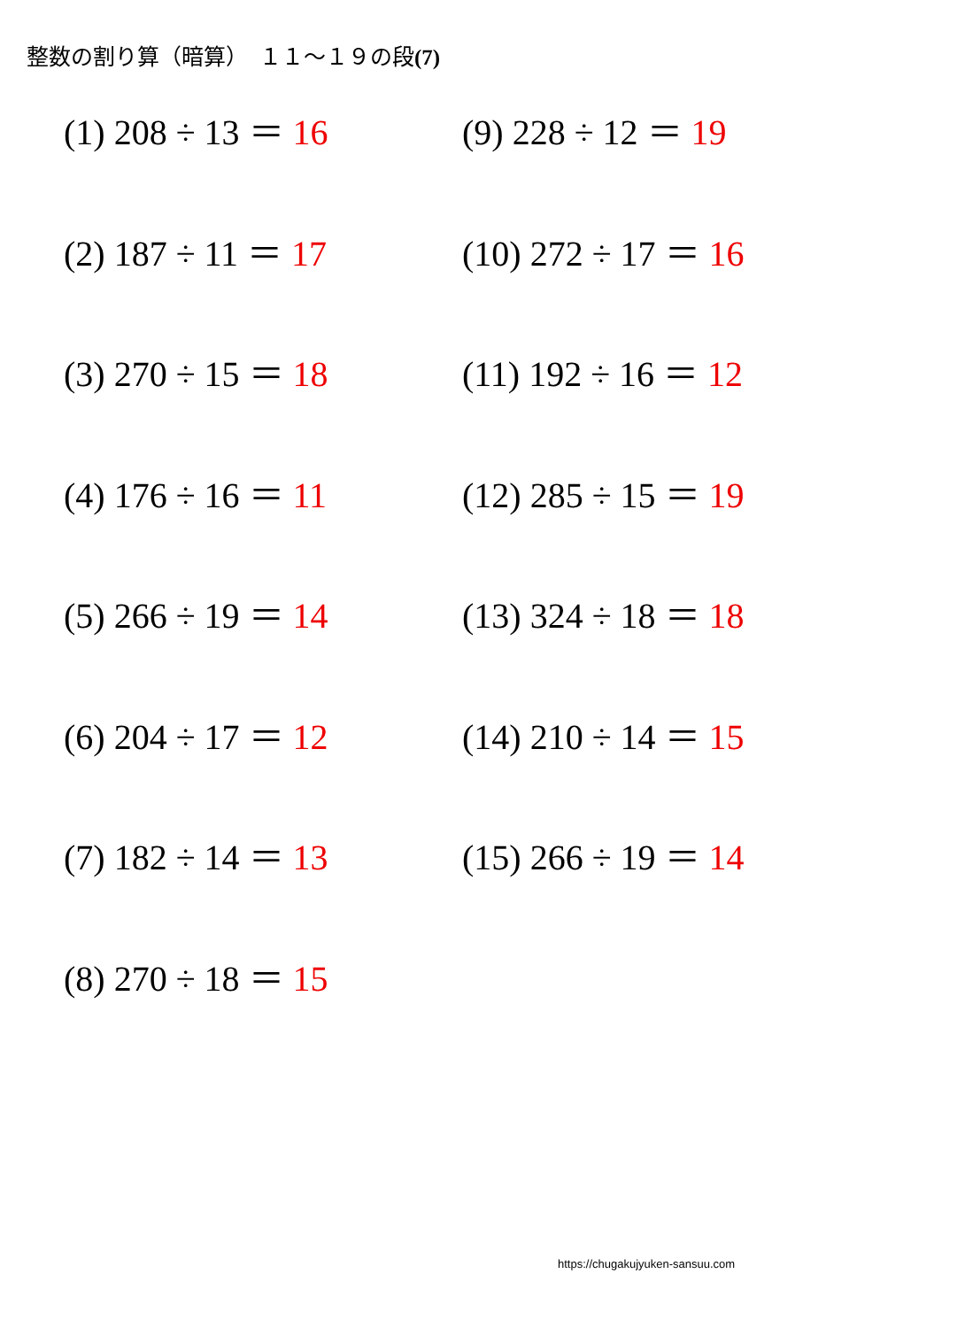整数の割り算（暗算）　１１～１９の段(7)
(1) 208 ÷ 13 ＝ 16
(2) 187 ÷ 11 ＝ 17
(3) 270 ÷ 15 ＝ 18
(4) 176 ÷ 16 ＝ 11
(5) 266 ÷ 19 ＝ 14
(6) 204 ÷ 17 ＝ 12
(7) 182 ÷ 14 ＝ 13
(8) 270 ÷ 18 ＝ 15
(9) 228 ÷ 12 ＝ 19
(10) 272 ÷ 17 ＝ 16
(11) 192 ÷ 16 ＝ 12
(12) 285 ÷ 15 ＝ 19
(13) 324 ÷ 18 ＝ 18
(14) 210 ÷ 14 ＝ 15
(15) 266 ÷ 19 ＝ 14
https://chugakujyuken-sansuu.com